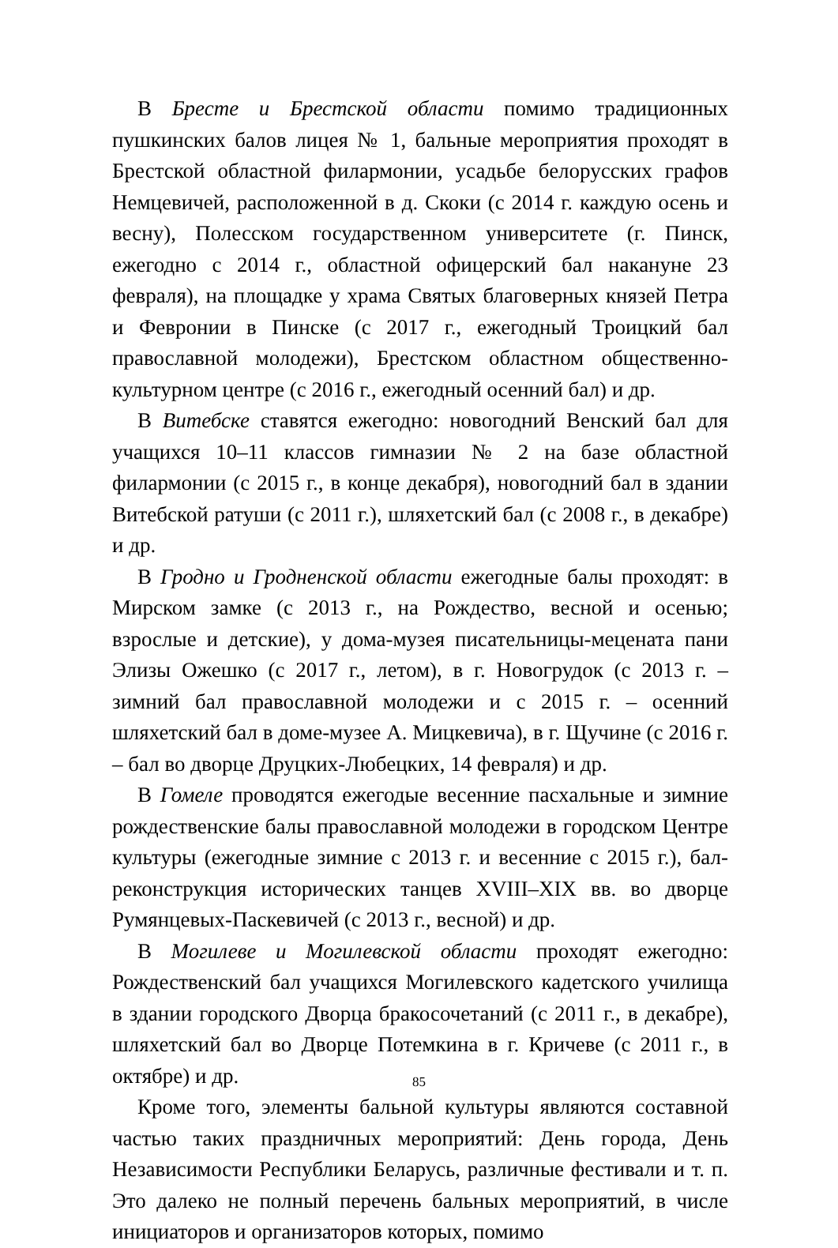В Бресте и Брестской области помимо традиционных пушкинских балов лицея № 1, бальные мероприятия проходят в Брестской областной филармонии, усадьбе белорусских графов Немцевичей, расположенной в д. Скоки (с 2014 г. каждую осень и весну), Полесском государственном университете (г. Пинск, ежегодно с 2014 г., областной офицерский бал накануне 23 февраля), на площадке у храма Святых благоверных князей Петра и Февронии в Пинске (с 2017 г., ежегодный Троицкий бал православной молодежи), Брестском областном общественно-культурном центре (с 2016 г., ежегодный осенний бал) и др.
В Витебске ставятся ежегодно: новогодний Венский бал для учащихся 10–11 классов гимназии № 2 на базе областной филармонии (с 2015 г., в конце декабря), новогодний бал в здании Витебской ратуши (с 2011 г.), шляхетский бал (с 2008 г., в декабре) и др.
В Гродно и Гродненской области ежегодные балы проходят: в Мирском замке (с 2013 г., на Рождество, весной и осенью; взрослые и детские), у дома-музея писательницы-мецената пани Элизы Ожешко (с 2017 г., летом), в г. Новогрудок (с 2013 г. – зимний бал православной молодежи и с 2015 г. – осенний шляхетский бал в доме-музее А. Мицкевича), в г. Щучине (с 2016 г. – бал во дворце Друцких-Любецких, 14 февраля) и др.
В Гомеле проводятся ежегодые весенние пасхальные и зимние рождественские балы православной молодежи в городском Центре культуры (ежегодные зимние с 2013 г. и весенние с 2015 г.), бал-реконструкция исторических танцев XVIII–XIX вв. во дворце Румянцевых-Паскевичей (с 2013 г., весной) и др.
В Могилеве и Могилевской области проходят ежегодно: Рождественский бал учащихся Могилевского кадетского училища в здании городского Дворца бракосочетаний (с 2011 г., в декабре), шляхетский бал во Дворце Потемкина в г. Кричеве (с 2011 г., в октябре) и др.
Кроме того, элементы бальной культуры являются составной частью таких праздничных мероприятий: День города, День Независимости Республики Беларусь, различные фестивали и т. п. Это далеко не полный перечень бальных мероприятий, в числе инициаторов и организаторов которых, помимо
85